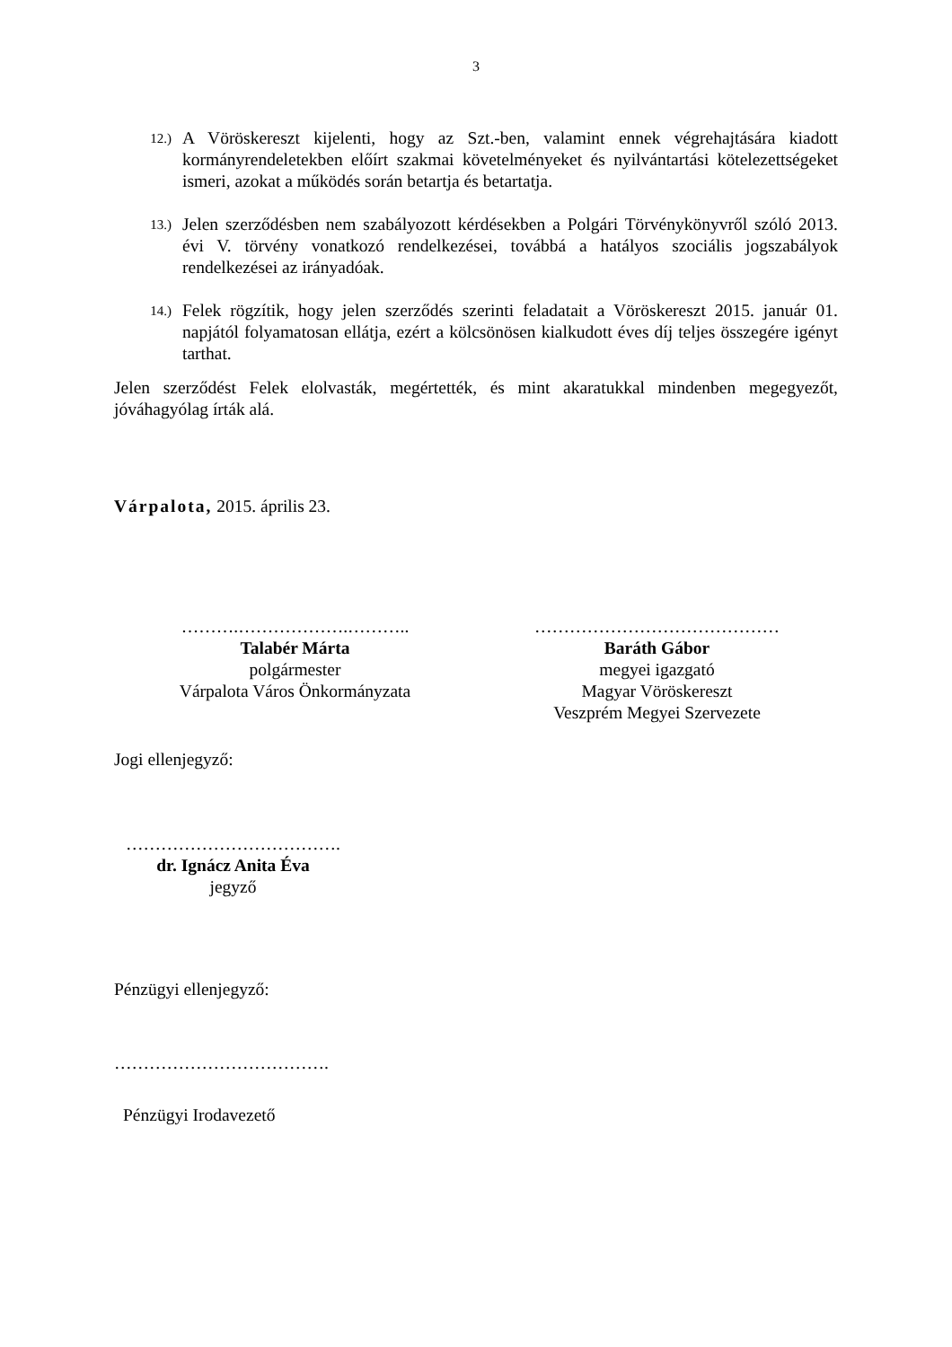3
12.)
A Vöröskereszt kijelenti, hogy az Szt.-ben, valamint ennek végrehajtására kiadott kormányrendeletekben előírt szakmai követelményeket és nyilvántartási kötelezettségeket ismeri, azokat a működés során betartja és betartatja.
13.)
Jelen szerződésben nem szabályozott kérdésekben a Polgári Törvénykönyvről szóló 2013. évi V. törvény vonatkozó rendelkezései, továbbá a hatályos szociális jogszabályok rendelkezései az irányadóak.
14.)
Felek rögzítik, hogy jelen szerződés szerinti feladatait a Vöröskereszt 2015. január 01. napjától folyamatosan ellátja, ezért a kölcsönösen kialkudott éves díj teljes összegére igényt tarthat.
Jelen szerződést Felek elolvasták, megértették, és mint akaratukkal mindenben megegyezőt, jóváhagyólag írták alá.
Várpalota, 2015. április 23.
……….……………….………..
Talabér Márta
polgármester
Várpalota Város Önkormányzata
……………………………………
Baráth Gábor
megyei igazgató
Magyar Vöröskereszt
Veszprém Megyei Szervezete
Jogi ellenjegyző:
……………………………….
dr. Ignácz Anita Éva
jegyző
Pénzügyi ellenjegyző:
……………………………….
Pénzügyi Irodavezető